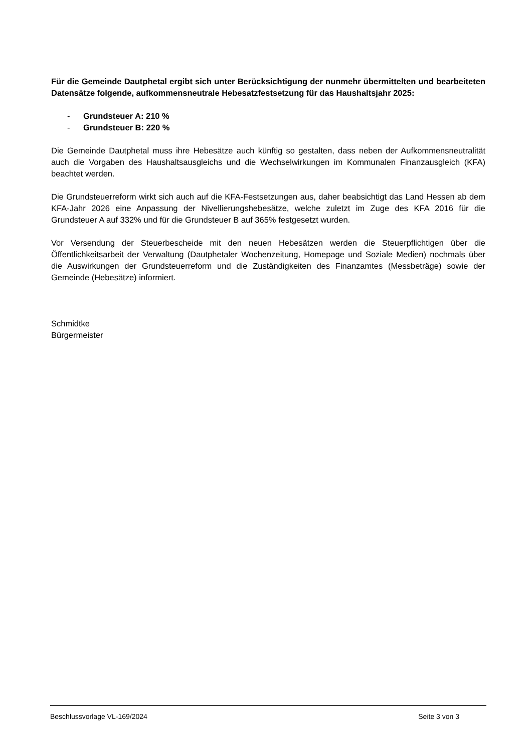Für die Gemeinde Dautphetal ergibt sich unter Berücksichtigung der nunmehr übermittelten und bearbeiteten Datensätze folgende, aufkommensneutrale Hebesatzfestsetzung für das Haushaltsjahr 2025:
- Grundsteuer A: 210 %
- Grundsteuer B: 220 %
Die Gemeinde Dautphetal muss ihre Hebesätze auch künftig so gestalten, dass neben der Aufkommensneutralität auch die Vorgaben des Haushaltsausgleichs und die Wechselwirkungen im Kommunalen Finanzausgleich (KFA) beachtet werden.
Die Grundsteuerreform wirkt sich auch auf die KFA-Festsetzungen aus, daher beabsichtigt das Land Hessen ab dem KFA-Jahr 2026 eine Anpassung der Nivellierungshebesätze, welche zuletzt im Zuge des KFA 2016 für die Grundsteuer A auf 332% und für die Grundsteuer B auf 365% festgesetzt wurden.
Vor Versendung der Steuerbescheide mit den neuen Hebesätzen werden die Steuerpflichtigen über die Öffentlichkeitsarbeit der Verwaltung (Dautphetaler Wochenzeitung, Homepage und Soziale Medien) nochmals über die Auswirkungen der Grundsteuerreform und die Zuständigkeiten des Finanzamtes (Messbeträge) sowie der Gemeinde (Hebesätze) informiert.
Schmidtke
Bürgermeister
Beschlussvorlage VL-169/2024 Seite 3 von 3